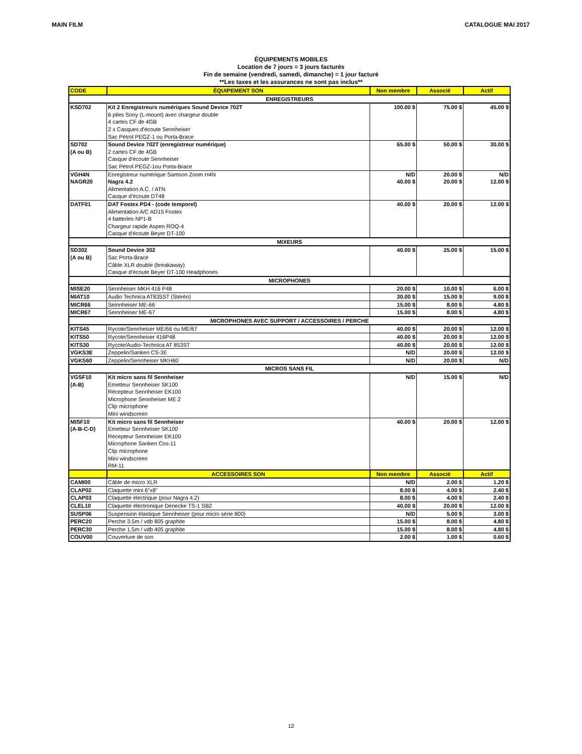MAIN FILM CATALOGUE MAI 2017
ÉQUIPEMENTS MOBILES
Location de 7 jours = 3 jours facturés
Fin de semaine (vendredi, samedi, dimanche) = 1 jour facturé
**Les taxes et les assurances ne sont pas inclus**
| CODE | ÉQUIPEMENT SON | Non membre | Associé | Actif |
| --- | --- | --- | --- | --- |
| ENREGISTREURS | | | | |
| KSD702 | Kit 2 Enregistreurs numériques Sound Device 702T 6 piles Sony (L-mount) avec chargeur double 4 cartes CF de 4GB 2 x Casques d'écoute Sennheiser Sac Pétrol PEGZ-1 ou Porta-Brace | 100.00 $ | 75.00 $ | 45.00 $ |
| SD702 (A ou B) | Sound Device 702T (enregistreur numérique) 2 cartes CF de 4GB Casque d'écoute Sennheiser Sac Pétrol PEGZ-1ou Porta-Brace | 65.00 $ | 50.00 $ | 30.00 $ |
| VGH4N | Enregistreur numérique Samson Zoom H4N | N/D | 20.00 $ | N/D |
| NAGR20 | Nagra 4.2 Alimentation A.C. / ATN Casque d’écoute DT48 | 40.00 $ | 20.00 $ | 12.00 $ |
| DATF01 | DAT Fostex PD4 - (code temporel) Alimentation A/C AD15 Fostex 4 batteries NP1-B Chargeur rapide Aspen ROQ-4 Casque d'écoute Beyer DT-100 | 40.00 $ | 20.00 $ | 12.00 $ |
| MIXEURS | | | | |
| SD302 (A ou B) | Sound Device 302 Sac Porta-Brace Câble XLR double (breakaway) Casque d'écoute Beyer DT-100 Headphones | 40.00 $ | 25.00 $ | 15.00 $ |
| MICROPHONES | | | | |
| MISE20 | Sennheiser MKH 416 P48 | 20.00 $ | 10.00 $ | 6.00 $ |
| MIAT10 | Audio Technica AT835ST (Stéréo) | 30.00 $ | 15.00 $ | 9.00 $ |
| MICR66 | Seinnheiser ME-66 | 15.00 $ | 8.00 $ | 4.80 $ |
| MICR67 | Seinnheiser ME-67 | 15.00 $ | 8.00 $ | 4.80 $ |
| MICROPHONES AVEC SUPPORT / ACCESSOIRES / PERCHE | | | | |
| KITS45 | Rycote/Sennheiser ME/66 ou ME/67 | 40.00 $ | 20.00 $ | 12.00 $ |
| KITS50 | Rycote/Sennheiser 416P48 | 40.00 $ | 20.00 $ | 12.00 $ |
| KITS30 | Rycote/Audio-Technica AT 853ST | 40.00 $ | 20.00 $ | 12.00 $ |
| VGKS3E | Zeppelin/Sanken CS-3E | N/D | 20.00 $ | 12.00 $ |
| VGKS60 | Zeppelin/Sennheiser MKH60 | N/D | 20.00 $ | N/D |
| MICROS SANS FIL | | | | |
| VGSF10 (A-B) | Kit micro sans fil Sennheiser Emetteur Sennheiser SK100 Récepteur Sennheiser EK100 Microphone Sennheiser ME 2 Clip microphone Mini windscreen | N/D | 15.00 $ | N/D |
| MISF10 (A-B-C-D) | Kit micro sans fil Sennheiser Emetteur Sennheiser SK100 Récepteur Sennheiser EK100 Microphone Sanken Cos-11 Clip microphone Mini windscreen RM-11 | 40.00 $ | 20.00 $ | 12.00 $ |
| | ACCESSOIRES SON | Non membre | Associé | Actif |
| CAMI00 | Câble de micro XLR | N/D | 2.00 $ | 1.20 $ |
| CLAP02 | Claquette mini 6”x8” | 8.00 $ | 4.00 $ | 2.40 $ |
| CLAP03 | Claquette électrique (pour Nagra 4.2) | 8.00 $ | 4.00 $ | 2.40 $ |
| CLEL10 | Claquette électronique Denecke TS-1 SB2 | 40.00 $ | 20.00 $ | 12.00 $ |
| SUSP06 | Suspension élastique Sennheiser (pour micro série 800) | N/D | 5.00 $ | 3.00 $ |
| PERC20 | Perche 3.5m / vdb 805 graphite | 15.00 $ | 8.00 $ | 4.80 $ |
| PERC30 | Perche 1.5m / vdb 405 graphite | 15.00 $ | 8.00 $ | 4.80 $ |
| COUV00 | Couverture de son | 2.00 $ | 1.00 $ | 0.60 $ |
12